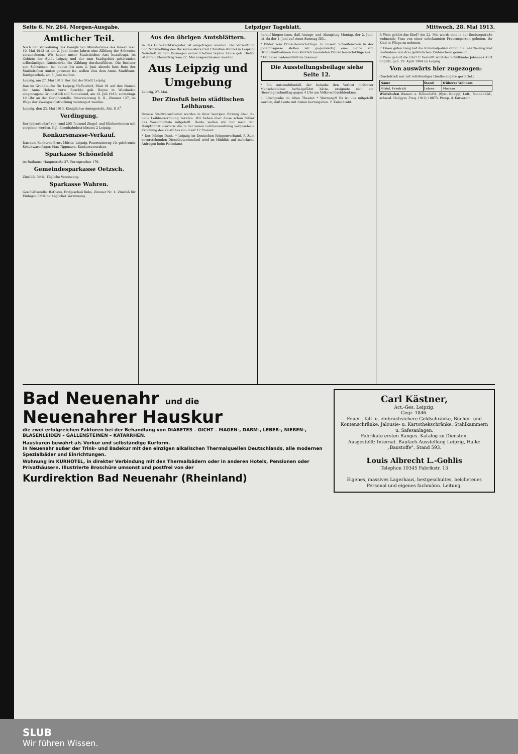Seite 6. Nr. 264. Morgen-Ausgabe. Leipziger Tageblatt. Mittwoch, 28. Mai 1913.
Amtlicher Teil.
Nach der Verordnung des Königlichen Ministeriums des Innern vom 10. Mai 1913 ist am 2. Juni dieses Jahres eine Zählung der Schweine vorzunehmen. Wir haben unser Statistisches Amt beauftragt, im Gebiete der Stadt Leipzig und der zum Stadtgebiet gehörenden selbständigen Gutsbezirke die Zählung durchzuführen. Die Besitzer von Schweinen, bei denen bis zum 2. Juni abends kein Bote des Statistischen Amtes gewesen ist, wollen dies dem Amte, Stadthaus, Dachgeschoß, am 3. Juni melden.
Leipzig, am 27. Mai 1913. Der Rat der Stadt Leipzig.
Das im Grundbuche für Leipzig-Pfaffendorf, Blatt 91 auf den Namen der Anna Helene verw. Beschke geb. Heyne in Wiesbaden eingetragene Grundstück soll Sonnabend, am 12. Juli 1913, vormittags 10 Uhr an der Gerichtsstelle, Petersteinweg 8, II., Zimmer 127, im Wege der Zwangsvollstreckung versteigert werden.
Leipzig, den 23. Mai 1913. Königliches Amtsgericht, Abt. II A<sup>2</sup>.
Verdingung.
Der Jahresbedarf von rund 205 Tausend Ziegel- und Klinkersteinen soll vergeben werden. Kgl. Eisenbahnbetriebsamt 2 Leipzig.
Konkursmasse-Verkauf.
Das zum Konkurse Ernst Möritz, Leipzig, Petersteinweg 10, gehörende Schuhwarenlager. Max Tippmann, Konkursverwalter.
Sparkasse Schönefeld
im Rathause Hauptstraße 37. Fernsprecher 179.
Gemeindesparkasse Oetzsch.
Zinsfuß: 3½%. Tägliche Verzinsung.
Sparkasse Wahren.
Geschäftsstelle: Rathaus, Erdgeschoß links, Zimmer Nr. 4. Zinsfuß für Einlagen 3½% bei täglicher Verzinsung.
Aus den übrigen Amtsblättern.
In das Güterrechtsregister ist eingetragen worden: Die Verwaltung und Nutznießung des Bäckermeisters Carl Christian Künzel in Leipzig-Neustadt an dem Vermögen seiner Ehefrau Sophie Laure geb. Dietze ist durch Ehevertrag vom 22. Mai ausgeschlossen worden.
Aus Leipzig und Umgebung
Leipzig, 27. Mai.
Der Zinsfuß beim städtischen Leihhause.
Unsere Stadtverordneten werden in ihrer heutigen Sitzung über die neue Leihhausordnung beraten. Wir haben über diese schon früher das Wesentlichste mitgeteilt. Heute wollen wir nur noch den Hauptpunkt erörtern: die in der neuen Leihhausordnung vorgesehene Erhöhung des Zinsfußes von 8 auf 12 Prozent.
* Des Königs Dank. * Leipzig im Deutschen Krippenverband. P. Zum bevorstehenden Dienstbotenwechsel wird im Hinblick auf mehrfache Anfragen beim Polizeiamt
darauf hingewiesen, daß Anzugs- und Abzugstag Montag, der 2. Juni, ist, da der 1. Juni auf einen Sonntag fällt.
* Bilder vom Prinz-Heinrich-Fluge. In unsern Schaufenstern in der Johannisgasse stellen wir gegenwärtig eine Reihe von Originalaufnahmen vom kürzlich beendeten Prinz-Heinrich-Fluge aus.
* Früherer Ladenschluß im Sommer.
Die Ausstellungsbeilage siehe Seite 12.
* Ein Automobilunfall, der beinahe den Verlust mehrerer Menschenleben herbeigeführt hätte, ereignete sich am Dienstagnachmittag gegen 4 Uhr am Völkerschlachtdenkmal.
n. Löschprobe im Alten Theater. * Warnung!! Es ist uns mitgeteilt worden, daß Leute mit Listen herumgehen. P. Kabeldraht.
P. Wem gehört das Kind? Am 22. Mai wurde eine in der Seeburgstraße wohnende Frau von einer unbekannten Frauensperson gebeten, ihr Kind in Pflege zu nehmen.
P. Einen guten Fang hat die Kriminalpolizei durch die Inhaftierung und Festnahme von drei gefährlichen Einbrechern gemacht.
P. Wem gehört die Uhr? P. Vermißt wird der Schulknabe Johannes Kurt Süptitz, geb. 19. April 1904 zu Leipzig.
Von auswärts hier zugezogen:
(Nachdruck nur mit vollständiger Quellenangabe gestattet.)
| Name | Stand | früherer Wohnort |
| --- | --- | --- |
| Mödel, Friedrich | Lehrer | Mockau |
Wörishofen Wasser- u. Höhenluftk. (Syst. Kneipp) Luft-, Sonnenbäd., schwed. Heilgym. Freq. 1912; 10873. Prosp. d. Kurverein.
Bad Neuenahr und die
Neuenahrer Hauskur
die zwei erfolgreichen Faktoren bei der Behandlung von DIABETES – GICHT – MAGEN-, DARM-, LEBER-, NIEREN-, BLASENLEIDEN – GALLENSTEINEN – KATARRHEN.
Hauskuren bewährt als Vorkur und selbständige Kurform.
In Neuenahr außer der Trink- und Badekur mit den einzigen alkalischen Thermalquellen Deutschlands, alle modernen Spezialbäder und Einrichtungen.
Wohnung im KURHOTEL, in direkter Verbindung mit den Thermalbädern oder in anderen Hotels, Pensionen oder Privathäusern. Illustrierte Broschüre umsonst und postfrei von der
Kurdirektion Bad Neuenahr (Rheinland)
Carl Kästner,
Act.-Ges. Leipzig.
Gegr. 1846.
Feuer-, fall- u. einbruchsichere Geldschränke, Bücher- und Kontenschränke, Jalousie- u. Kartothekschränke, Stahlkammern u. Safesanlagen.
Fabrikate ersten Ranges. Katalog zu Diensten.
Ausgestellt: Internat. Baufach-Ausstellung Leipzig, Halle: „Baustoffe", Stand 593.
Louis Albrecht L.-Gohlis
Telephon 19345 Fabrikstr. 13
Eigenes, massives Lagerhaus, bestgeschultes, beichetenes Personal und eigenes fachmänn. Leitung.
SLUB
Wir führen Wissen.